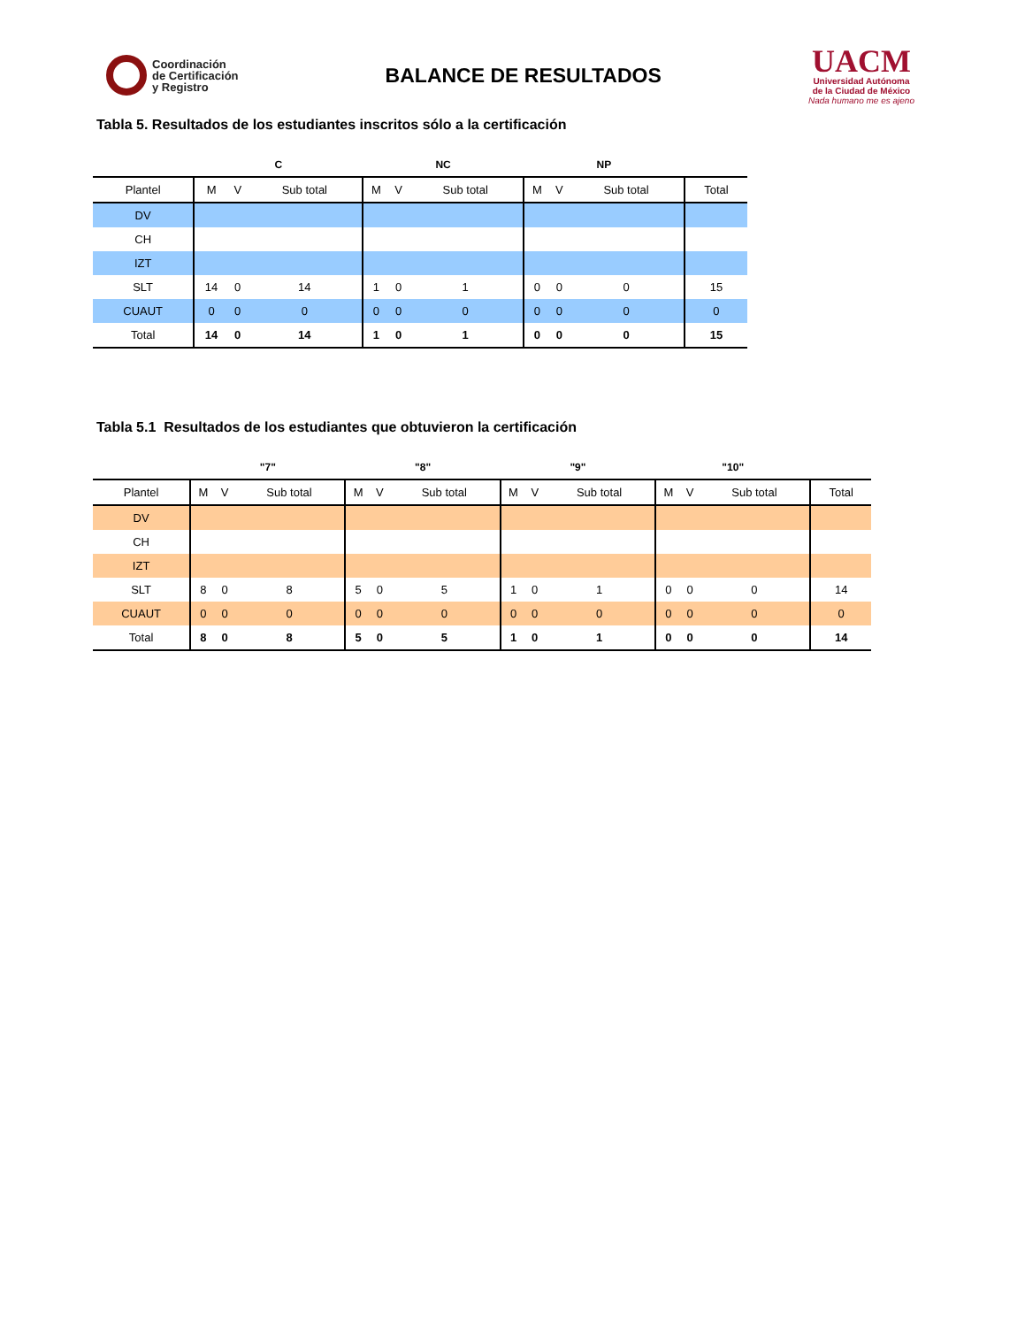Coordinación
de Certificación
y Registro
BALANCE DE RESULTADOS
UACM
Universidad Autónoma
de la Ciudad de México
Nada humano me es ajeno
Tabla 5. Resultados de los estudiantes inscritos sólo a la certificación
| | C | | | NC | | | NP | | | |
| --- | --- | --- | --- | --- | --- | --- | --- | --- | --- | --- |
| Plantel | M | V | Sub total | M | V | Sub total | M | V | Sub total | Total |
| DV | | | | | | | | | | |
| CH | | | | | | | | | | |
| IZT | | | | | | | | | | |
| SLT | 14 | 0 | 14 | 1 | 0 | 1 | 0 | 0 | 0 | 15 |
| CUAUT | 0 | 0 | 0 | 0 | 0 | 0 | 0 | 0 | 0 | 0 |
| Total | 14 | 0 | 14 | 1 | 0 | 1 | 0 | 0 | 0 | 15 |
Tabla 5.1 Resultados de los estudiantes que obtuvieron la certificación
| | "7" | | | "8" | | | "9" | | | "10" | | | |
| --- | --- | --- | --- | --- | --- | --- | --- | --- | --- | --- | --- | --- | --- |
| Plantel | M | V | Sub total | M | V | Sub total | M | V | Sub total | M | V | Sub total | Total |
| DV | | | | | | | | | | | | | |
| CH | | | | | | | | | | | | | |
| IZT | | | | | | | | | | | | | |
| SLT | 8 | 0 | 8 | 5 | 0 | 5 | 1 | 0 | 1 | 0 | 0 | 0 | 14 |
| CUAUT | 0 | 0 | 0 | 0 | 0 | 0 | 0 | 0 | 0 | 0 | 0 | 0 | 0 |
| Total | 8 | 0 | 8 | 5 | 0 | 5 | 1 | 0 | 1 | 0 | 0 | 0 | 14 |